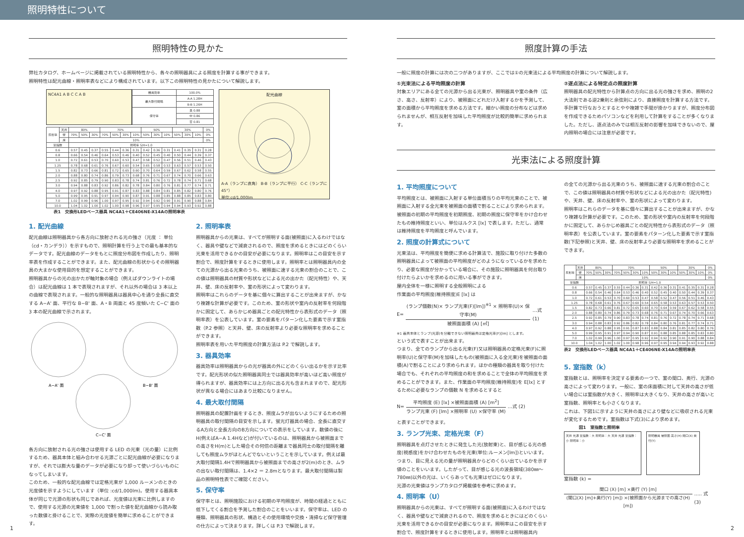照明特性について
照明特性の見かた
弊社カタログ、ホームページに掲載されている照明特性から、各々の照明器具による照度を計算する事ができます。
照明特性は配光曲線・照明率表などにより構成されています。以下この照明特性の見かたについて解説します。
NC4A1 A B C C A B
| 器具効率 | 100.0% |
| 最大取付間隔 | A-A 1.28H |
| | B-B 1.26H |
| 保守率 | 良 0.88 |
| | 中 0.86 |
| | 否 0.81 |
| 反射率 | 天井 | 80% | | | 70% | | | | 50% | | | 30% | | | 0% |
| | 壁 | 70% | 50% | 30% | 70% | 50% | 30% | 10% | 50% | 30% | 10% | 50% | 30% | 10% | 0% |
| | 床 | 10% | | | | | | | | | | | | | 0% |
| 室指数 | | 照明率 S/H=1.0 | | | | | | | | | | | | | |
| 0.6 | | 0.57 | 0.45 | 0.37 | 0.55 | 0.44 | 0.36 | 0.31 | 0.42 | 0.36 | 0.31 | 0.41 | 0.35 | 0.31 | 0.28 |
| 0.8 | | 0.66 | 0.54 | 0.46 | 0.64 | 0.53 | 0.46 | 0.40 | 0.52 | 0.45 | 0.40 | 0.50 | 0.44 | 0.39 | 0.37 |
| 1.0 | | 0.72 | 0.61 | 0.53 | 0.70 | 0.60 | 0.53 | 0.47 | 0.58 | 0.52 | 0.47 | 0.56 | 0.51 | 0.46 | 0.43 |
| 1.25 | | 0.78 | 0.68 | 0.61 | 0.76 | 0.67 | 0.60 | 0.54 | 0.65 | 0.58 | 0.53 | 0.63 | 0.57 | 0.53 | 0.50 |
| 1.5 | | 0.82 | 0.73 | 0.66 | 0.81 | 0.72 | 0.65 | 0.60 | 0.70 | 0.64 | 0.59 | 0.67 | 0.62 | 0.58 | 0.55 |
| 2.0 | | 0.88 | 0.80 | 0.74 | 0.86 | 0.79 | 0.73 | 0.68 | 0.76 | 0.71 | 0.67 | 0.74 | 0.70 | 0.66 | 0.63 |
| 2.5 | | 0.92 | 0.85 | 0.79 | 0.90 | 0.83 | 0.78 | 0.74 | 0.81 | 0.76 | 0.72 | 0.78 | 0.74 | 0.71 | 0.68 |
| 3.0 | | 0.94 | 0.88 | 0.83 | 0.92 | 0.86 | 0.82 | 0.78 | 0.84 | 0.80 | 0.76 | 0.81 | 0.77 | 0.74 | 0.71 |
| 4.0 | | 0.97 | 0.92 | 0.88 | 0.95 | 0.91 | 0.87 | 0.83 | 0.88 | 0.84 | 0.81 | 0.85 | 0.82 | 0.80 | 0.76 |
| 5.0 | | 0.99 | 0.95 | 0.91 | 0.97 | 0.94 | 0.90 | 0.87 | 0.91 | 0.88 | 0.85 | 0.88 | 0.85 | 0.83 | 0.80 |
| 7.0 | | 1.02 | 0.99 | 0.96 | 1.00 | 0.97 | 0.95 | 0.92 | 0.94 | 0.92 | 0.90 | 0.91 | 0.90 | 0.88 | 0.84 |
| 10.0 | | 1.04 | 1.02 | 1.00 | 1.02 | 1.00 | 0.98 | 0.96 | 0.97 | 0.95 | 0.94 | 0.94 | 0.93 | 0.92 | 0.88 |
表1　交換形LEDベース器具 NC4A1＋CE406NE-X14Aの照明率表
配光曲線
A-A（ランプに直角） B-B（ランプに平行） C-C（ランプに45°）
単位:cd/1,000lm
1. 配光曲線
配光曲線は照明器具から各方向に放射される光の強さ（光度 ： 単位（cd・カンデラ））を示すもので、照明計算を行う上での最も基本的なデータです。配光曲線のデータをもとに照度分布図を作成したり、照明率表を作成することができます。また、配光曲線の形状からその照明器具の大まかな使用目的を想定することができます。
照明器具からの光の出かたが軸対象の場合（例えばダウンライトの場合）は配光曲線は 1 本で表現されますが、それ以外の場合は 3 本以上の曲線で表現されます。一般的な照明器具は器具中心を通り全長に直交する A−A' 面、平行な B−B' 面、A・B 両面と 45 度傾いた C−C' 面の 3 本の配光曲線で示されます。
A−A' 面
B−B' 面
C−C' 面
各方向に放射される光の強さは使用する LED の光束（光の量）に比例するため、器具本体と組み合わせる光源ごとに配光曲線が必要になりますが、それでは膨大な量のデータが必要になり却って使いづらいものになってしまいます。
このため、一般的な配光曲線では定格光束が 1,000 ルーメンのときの光度値を示すようにしています（単位 :cd/1,000lm)。使用する器具本体が同じで光源の形状も同じであれば、光度値は光束に比例しますので、使用する光源の光束値を 1,000 で割った値を配光曲線から読み取った数値と掛けることで、実際の光度値を簡単に求めることができます。
2. 照明率表
照明器具からの光束は、すべてが照明する面(被照面)に入るわけではなく、器具や壁などで減衰されるので、照度を求めるときにはどのくらい光束を活用できるかの目安が必要になります。照明率はこの目安を示す割合で、照度計算をするときに使用します。照明率とは照明器具内の全ての光源から出る光束のうち、被照面に達する光束の割合のことで、この値は照明器具の材質や形状などによる光の出かた（配光特性）や、天井、壁、床の反射率や、室の形状によって変わります。
照明率はこれらのデータを基に個々に算出することが出来ますが、かなり複雑な計算が必要です。このため、室の形状や室内の反射率を何段階かに固定して、あらかじめ器具ごとの配光特性から表形式のデータ（照明率表）を公表しています。室の要素をパターン化した要素で示す室指数（P.2 参照）と天井、壁、床の反射率より必要な照明率を求めることができます。
照明率表を用いた平均照度の計算方法は P.2 で解説します。
3. 器具効率
器具効率は照明器具からの光が器具の外にどのくらい出るかを示す比率です。配光形状の似た照明器具同士では器具効率が高いほど高い照度が得られますが、器具効率には上方向に出る光も含まれますので、配光形状が異なる場合にはあまり比較になりません。
4. 最大取付間隔
照明器具の配置計画をするとき、照度ムラが出ないようにするための照明器具の取付間隔の目安を示します。蛍光灯器具の場合、全長に直交するA方向と全長方向のB方向についての表示をしています。数値の後にH(例えばA−A 1.4Hなど)が付いているのは、照明器具から被照面までの高さをH(m)とした場合その何倍の距離まで器具同士の取付間隔を離しても照度ムラがほとんどでないということを示しています。例えば最大取付間隔1.4Hで照明器具から被照面までの高さが2(m)のとき、ムラの出ない取付間隔は、1.4×2 ＝ 2.8mとなります。最大取付間隔は製品の照明特性表でご確認ください。
5. 保守率
保守率とは、照明施設における初期の平均照度が、時間の経過とともに低下してくる割合を予測した割合のことをいいます。保守率は、LED の種類、照明器具の形状、構造とその使用環境や交換・清掃など保守管理の仕方によって決まります。詳しくは P.3 で解説します。
照度計算の手法
一般に照度の計算には次の二つがありますが、ここでは①の光束法による平均照度の計算について解説します。
①光束法による平均照度の計算
対象エリアにある全ての光源から出る光束が、照明器具や室の条件（広さ、高さ、反射率）により、被照面にどれだけ入射するかを予測して、室の面積から平均照度を求める方法です。細かい照度の分布などは求められませんが、相互反射を加味した平均照度が比較的簡単に求められます。
②逐点法による特定点の照度計算
照明器具の配光特性から計算点の方向に出る光の強さを求め、照明の2大法則である逆2乗則と余弦則により、直接照度を計算する方法です。手計算で行なおうとするとやや複雑で手間が掛かりますが、照度分布図を作成できるためパソコンなどを利用して計算をすることが多くなりました。ただし、逐点法のみでは相互反射の影響を加味できないので、屋内照明の場合には注意が必要です。
光束法による照度計算
1. 平均照度について
平均照度とは、被照面に入射する単位面積当りの平均光束のことで、被照面に入射する全光束を被照面の面積で割ることにより求められます。被照面の初期の平均照度を初期照度、初期の照度に保守率をかけ合わせたもの維持照度といい、単位はルクス [lx] で表します。ただし、通常は維持照度を平均照度と呼んでいます。
2. 照度の計算式について
光束法は、平均照度を簡便に求める計算法で、施設に取り付けた多数の照明器具によって被照面の平均照度がどのようになっているかを求めたり、必要な照度が分かっている場合に、その施設に照明器具を何台取り付けたらよいかを求めるのに用いる事ができます。
屋内全体を一様に照明する全般照明による
作業面の平均照度(維持照度)E [lx] は
E=
(ランプ個数(N)× ランプ光束(F)[lm])<sup>※1</sup> × 照明率(U)× 保守率(M)
被照面面積 (A) [㎡]
…式 (1)
※1 器具本体とランプ(光源)を分離できない照明器具は定格光束(F)[lm] とします。
という式で表すことが出来ます。
つまり、全てのランプから出る光束(F)又は照明器具の定格光束(F)に照明率(U)と保守率(M)を加味したもの(被照面に入る全光束)を被照面の面積(A)で割ることにより求められます。ほかの種類の器具を取り付けた場合でも、それぞれの平均照度の和を求めることで全体の平均照度を求めることができます。また、作業面の平均照度(維持照度)を E[lx] とするために必要なランプの個数 N を求めるとすると
N=
平均照度 (E) [lx] ×被照面面積 (A) [m<sup>2</sup>]
ランプ光束 (F) [lm] ×照明率 (U) ×保守率 (M)
…式 (2)
と表すことができます。
3. ランプ光束、定格光束（F）
照明器具を点灯させたときに発生した光(放射束)と、目が感じる光の感度(視感度)をかけ合わせたものを光束(単位:ルーメン[lm])といいます。つまり、目に見える光の量が照明器具からどのくらい出ているかを示す値のことをいいます。したがって、目が感じる光の波長領域(380㎜〜780㎜)以外の光は、いくらあっても光束はゼロになります。
光源の光束値はランプカタログ掲載値を参考に求めます。
4. 照明率（U）
照明器具からの光束は、すべてが照明する面(被照面)に入るわけではなく、器具や壁などで減衰されるので、照度を求めるときにはどのくらい光束を活用できるかの目安が必要になります。照明率はこの目安を示す割合で、照度計算をするときに使用します。照明率とは照明器具内
の全ての光源から出る光束のうち、被照面に達する光束の割合のことで、この値は照明器具の材質や形状などによる光の出かた（配光特性)や、天井、壁、床の反射率や、室の形状によって変わります。
照明率はこれらのデータを基に個々に算出することが出来ますが、かなり複雑な計算が必要です。このため、室の形状や室内の反射率を何段階かに固定して、あらかじめ器具ごとの配光特性から表形式のデータ（照明率表）を公表しています。室の要素をパターン化した要素で示す室指数(下記参照)と天井、壁、床の反射率より必要な照明率を求めることができます。
| 反射率 | 天井 | 80% | | | 70% | | | | 50% | | | 30% | | | 0% |
| | 壁 | 70% | 50% | 30% | 70% | 50% | 30% | 10% | 50% | 30% | 10% | 50% | 30% | 10% | 0% |
| | 床 | 10% | | | | | | | | | | | | | 0% |
| 室指数 | | 照明率 S/H=1.0 | | | | | | | | | | | | | |
| 0.6 | | 0.57 | 0.45 | 0.37 | 0.55 | 0.44 | 0.36 | 0.31 | 0.42 | 0.36 | 0.31 | 0.41 | 0.35 | 0.31 | 0.28 |
| 0.8 | | 0.66 | 0.54 | 0.46 | 0.64 | 0.53 | 0.46 | 0.40 | 0.52 | 0.45 | 0.40 | 0.50 | 0.44 | 0.39 | 0.37 |
| 1.0 | | 0.72 | 0.61 | 0.53 | 0.70 | 0.60 | 0.53 | 0.47 | 0.58 | 0.52 | 0.47 | 0.56 | 0.51 | 0.46 | 0.43 |
| 1.25 | | 0.78 | 0.68 | 0.61 | 0.76 | 0.67 | 0.60 | 0.54 | 0.65 | 0.58 | 0.53 | 0.63 | 0.57 | 0.53 | 0.50 |
| 1.5 | | 0.82 | 0.73 | 0.66 | 0.81 | 0.72 | 0.65 | 0.60 | 0.70 | 0.64 | 0.59 | 0.67 | 0.62 | 0.58 | 0.55 |
| 2.0 | | 0.88 | 0.80 | 0.74 | 0.86 | 0.79 | 0.73 | 0.68 | 0.76 | 0.71 | 0.67 | 0.74 | 0.70 | 0.66 | 0.63 |
| 2.5 | | 0.92 | 0.85 | 0.79 | 0.90 | 0.83 | 0.78 | 0.74 | 0.81 | 0.76 | 0.72 | 0.78 | 0.74 | 0.71 | 0.68 |
| 3.0 | | 0.94 | 0.88 | 0.83 | 0.92 | 0.86 | 0.82 | 0.78 | 0.84 | 0.80 | 0.76 | 0.81 | 0.77 | 0.74 | 0.71 |
| 4.0 | | 0.97 | 0.92 | 0.88 | 0.95 | 0.91 | 0.87 | 0.83 | 0.88 | 0.84 | 0.81 | 0.85 | 0.82 | 0.80 | 0.76 |
| 5.0 | | 0.99 | 0.95 | 0.91 | 0.97 | 0.94 | 0.90 | 0.87 | 0.91 | 0.88 | 0.85 | 0.88 | 0.85 | 0.83 | 0.80 |
| 7.0 | | 1.02 | 0.99 | 0.96 | 1.00 | 0.97 | 0.95 | 0.92 | 0.94 | 0.92 | 0.90 | 0.91 | 0.90 | 0.88 | 0.84 |
| 10.0 | | 1.04 | 1.02 | 1.00 | 1.02 | 1.00 | 0.98 | 0.96 | 0.97 | 0.95 | 0.94 | 0.94 | 0.93 | 0.92 | 0.88 |
表2　交換形LEDベース器具 NC4A1＋CE406NE-X14Aの照明率表
5. 室指数（k）
室指数とは、照明率を決定する要素の一つで、室の間口、奥行、光源の高さによって変わります。一般に、室の床面積に対して天井の高さが低い場合には室指数が大きく、照明率は大きくなり、天井の高さが高いと室指数、照明率とも小さくなります。
これは、下図1に示すように天井の高さにより壁などに吸収される光束が変化するためです。室指数は下式(3)により求めます。
図1　室指数と照明率
天井 光源 室指数：大 照明率：大 天井 光源 室指数：小 照明率：小
照明器具 被照面 高さ(H) 間口(X) 奥行(Y)
室指数 (k) =
間口 (X) [m] ×奥行 (Y) [m]
(間口(X) [m]+奥行(Y) [m]) ×(被照面から光源までの高さ(H) [m])
….. 式 (3)
1 2